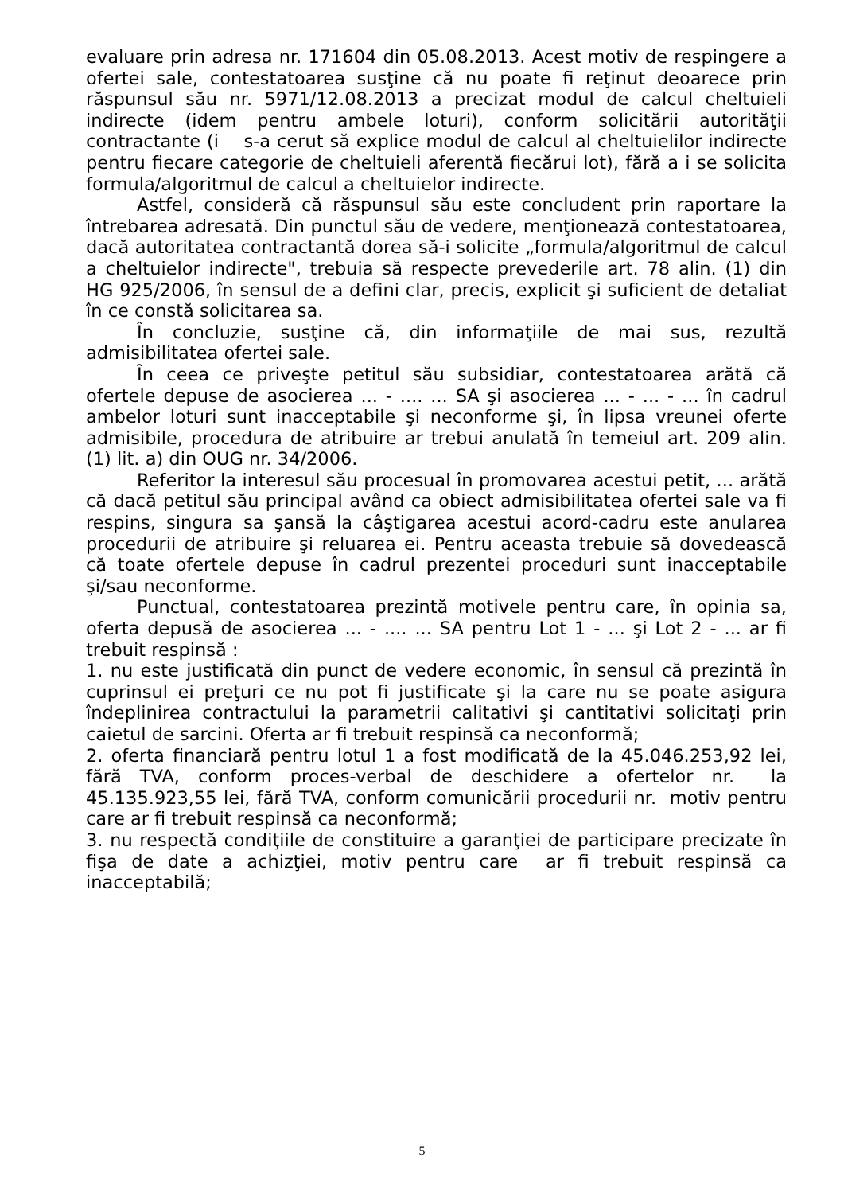evaluare prin adresa nr. 171604 din 05.08.2013. Acest motiv de respingere a ofertei sale, contestatoarea susţine că nu poate fi reţinut deoarece prin răspunsul său nr. 5971/12.08.2013 a precizat modul de calcul cheltuieli indirecte (idem pentru ambele loturi), conform solicitării autorităţii contractante (i s-a cerut să explice modul de calcul al cheltuielilor indirecte pentru fiecare categorie de cheltuieli aferentă fiecărui lot), fără a i se solicita formula/algoritmul de calcul a cheltuielor indirecte.
Astfel, consideră că răspunsul său este concludent prin raportare la întrebarea adresată. Din punctul său de vedere, menţionează contestatoarea, dacă autoritatea contractantă dorea să-i solicite „formula/algoritmul de calcul a cheltuielor indirecte", trebuia să respecte prevederile art. 78 alin. (1) din HG 925/2006, în sensul de a defini clar, precis, explicit şi suficient de detaliat în ce constă solicitarea sa.
În concluzie, susţine că, din informaţiile de mai sus, rezultă admisibilitatea ofertei sale.
În ceea ce priveşte petitul său subsidiar, contestatoarea arătă că ofertele depuse de asocierea ... - .... ... SA şi asocierea ... - ... - ... în cadrul ambelor loturi sunt inacceptabile şi neconforme şi, în lipsa vreunei oferte admisibile, procedura de atribuire ar trebui anulată în temeiul art. 209 alin. (1) lit. a) din OUG nr. 34/2006.
Referitor la interesul său procesual în promovarea acestui petit, ... arătă că dacă petitul său principal având ca obiect admisibilitatea ofertei sale va fi respins, singura sa şansă la câştigarea acestui acord-cadru este anularea procedurii de atribuire şi reluarea ei. Pentru aceasta trebuie să dovedească că toate ofertele depuse în cadrul prezentei proceduri sunt inacceptabile şi/sau neconforme.
Punctual, contestatoarea prezintă motivele pentru care, în opinia sa, oferta depusă de asocierea ... - .... ... SA pentru Lot 1 - ... şi Lot 2 - ... ar fi trebuit respinsă :
1. nu este justificată din punct de vedere economic, în sensul că prezintă în cuprinsul ei preţuri ce nu pot fi justificate şi la care nu se poate asigura îndeplinirea contractului la parametrii calitativi şi cantitativi solicitaţi prin caietul de sarcini. Oferta ar fi trebuit respinsă ca neconformă;
2. oferta financiară pentru lotul 1 a fost modificată de la 45.046.253,92 lei, fără TVA, conform proces-verbal de deschidere a ofertelor nr. la 45.135.923,55 lei, fără TVA, conform comunicării procedurii nr. motiv pentru care ar fi trebuit respinsă ca neconformă;
3. nu respectă condiţiile de constituire a garanţiei de participare precizate în fişa de date a achizţiei, motiv pentru care ar fi trebuit respinsă ca inacceptabilă;
5